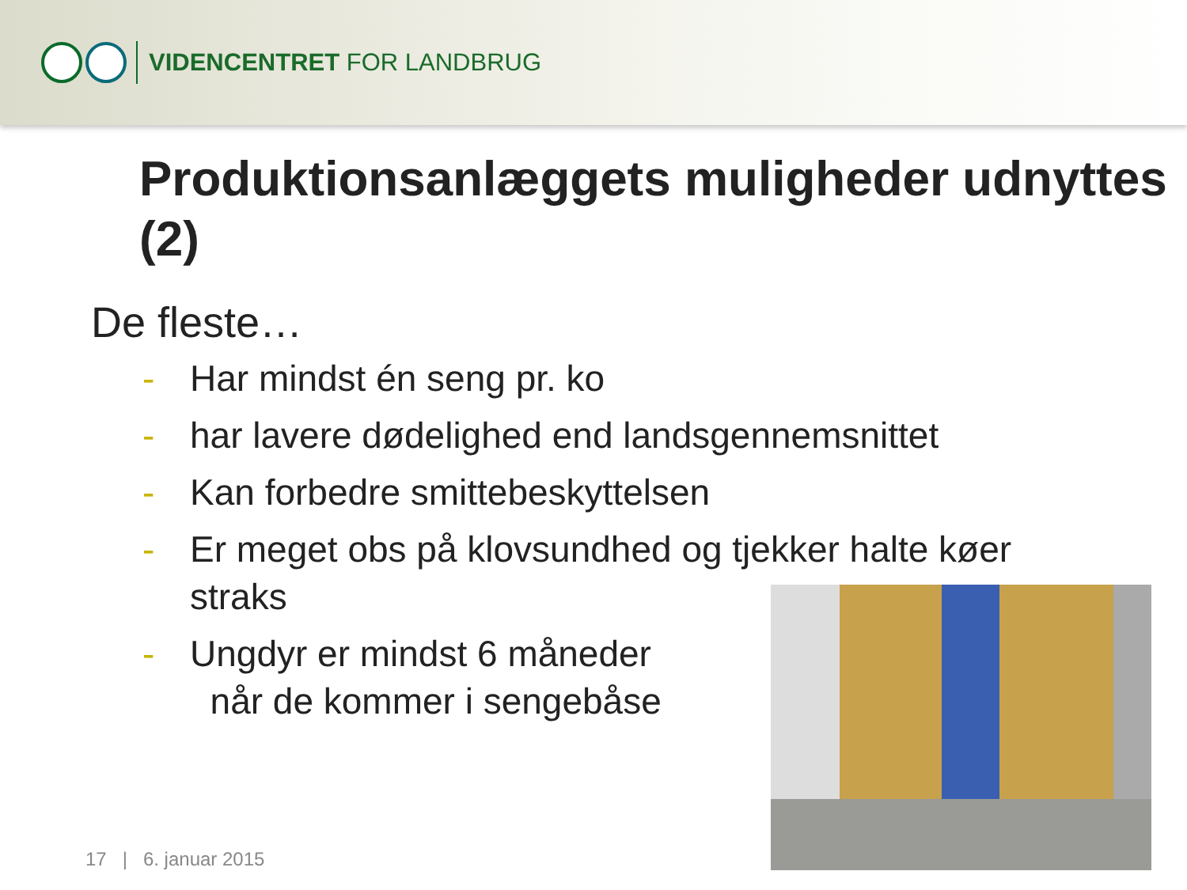VIDENCENTRET FOR LANDBRUG
Produktionsanlæggets muligheder udnyttes (2)
De fleste…
- Har mindst én seng pr. ko
- har lavere dødelighed end landsgennemsnittet
- Kan forbedre smittebeskyttelsen
- Er meget obs på klovsundhed og tjekker halte køer straks
- Ungdyr er mindst 6 måneder
når de kommer i sengebåse
17 | 6. januar 2015